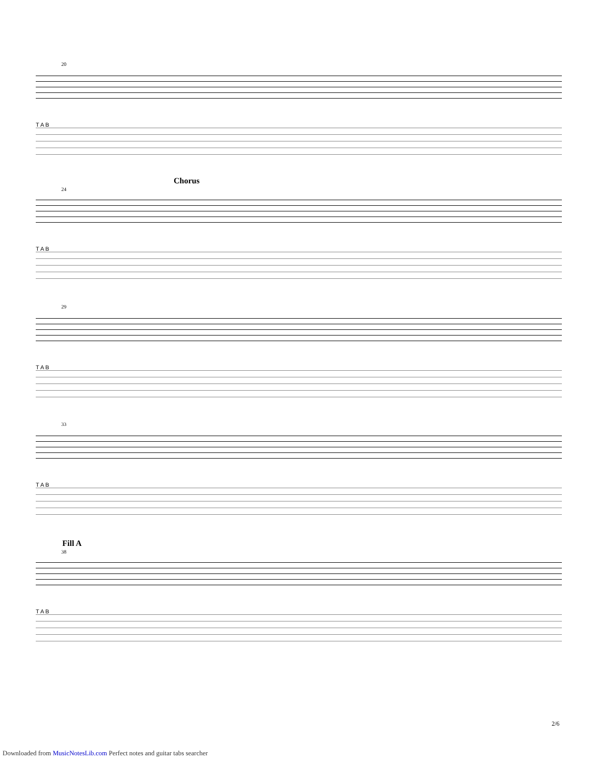20
T A B
Chorus
24
T A B
29
T A B
33
T A B
Fill A
38
T A B
2/6
Downloaded from MusicNotesLib.com Perfect notes and guitar tabs searcher